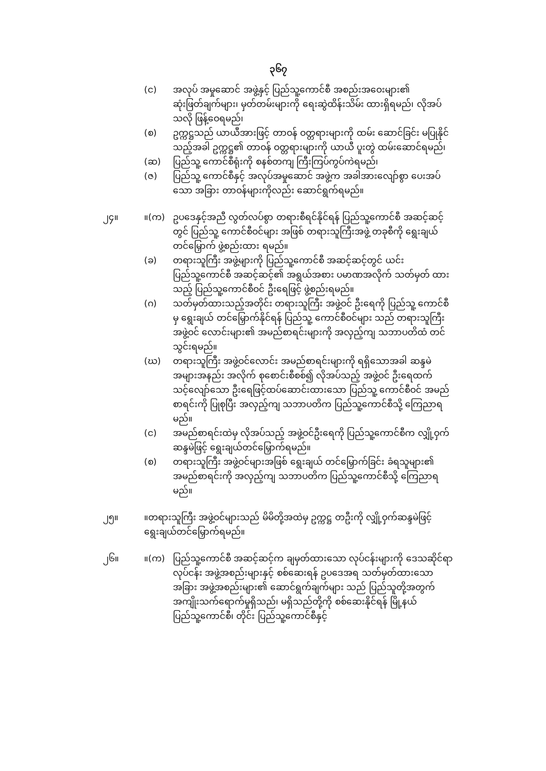၃၆၇
(င) အလုပ် အမှုဆောင် အဖွဲ့နှင့် ပြည်သူ့ကောင်စီ အစည်းအဝေးများ၏ ဆုံးဖြတ်ချက်များ၊ မှတ်တမ်းများကို ရေးဆွဲထိန်းသိမ်း ထားရှိရမည်၊ လိုအပ်သလို ဖြန့်ဝေရမည်၊
(စ) ဥက္ကဋ္ဌသည် ယာယီအားဖြင့် တာဝန် ဝတ္တရားများကို ထမ်း ဆောင်ခြင်း မပြုနိုင်သည့်အခါ ဥက္ကဋ္ဌ၏ တာဝန် ဝတ္တရားများကို ယာယီ ပူးတွဲ ထမ်းဆောင်ရမည်၊
(ဆ) ပြည်သူ့ ကောင်စီရုံးကို စနစ်တကျ ကြီးကြပ်ကွပ်ကဲရမည်၊
(ဇ) ပြည်သူ့ ကောင်စီနှင့် အလုပ်အမှုဆောင် အဖွဲ့က အခါအားလျော်စွာ ပေးအပ်သော အခြား တာဝန်များကိုလည်း ဆောင်ရွက်ရမည်။
၂၄။ ။(က) ဥပဒေနှင့်အညီ လွတ်လပ်စွာ တရားစီရင်နိုင်ရန် ပြည်သူ့ကောင်စီ အဆင့်ဆင့်တွင် ပြည်သူ့ ကောင်စီဝင်များ အဖြစ် တရားသူကြီးအဖွဲ့ တခုစီကို ရွေးချယ်တင်မြှောက် ဖွဲ့စည်းထား ရမည်။
(ခ) တရားသူကြီး အဖွဲ့များကို ပြည်သူ့ကောင်စီ အဆင့်ဆင့်တွင် ယင်း ပြည်သူ့ကောင်စီ အဆင့်ဆင့်၏ အရွယ်အစား ပမာဏအလိုက် သတ်မှတ် ထားသည့် ပြည်သူ့ကောင်စီဝင် ဦးရေဖြင့် ဖွဲ့စည်းရမည်။
(ဂ) သတ်မှတ်ထားသည့်အတိုင်း တရားသူကြီး အဖွဲ့ဝင် ဦးရေကို ပြည်သူ့ ကောင်စီမှ ရွေးချယ် တင်မြှောက်နိုင်ရန် ပြည်သူ့ ကောင်စီဝင်များ သည် တရားသူကြီး အဖွဲ့ဝင် လောင်းများ၏ အမည်စာရင်းများကို အလှည့်ကျ သဘာပတိထံ တင်သွင်းရမည်။
(ဃ) တရားသူကြီး အဖွဲ့ဝင်လောင်း အမည်စာရင်းများကို ရရှိသောအခါ ဆန္ဒမဲ အများအနည်း အလိုက် စုစောင်းစီစစ်၍ လိုအပ်သည့် အဖွဲ့ဝင် ဦးရေထက် သင့်လျော်သော ဦးရေဖြင့်ထပ်ဆောင်းထားသော ပြည်သူ့ ကောင်စီဝင် အမည်စာရင်းကို ပြုစုပြီး အလှည့်ကျ သဘာပတိက ပြည်သူ့ကောင်စီသို့ ကြေညာရမည်။
(င) အမည်စာရင်းထဲမှ လိုအပ်သည့် အဖွဲ့ဝင်ဦးရေကို ပြည်သူ့ကောင်စီက လျှို့ဝှက် ဆန္ဒမဲဖြင့် ရွေးချယ်တင်မြှောက်ရမည်။
(စ) တရားသူကြီး အဖွဲ့ဝင်များအဖြစ် ရွေးချယ် တင်မြှောက်ခြင်း ခံရသူများ၏ အမည်စာရင်းကို အလှည့်ကျ သဘာပတိက ပြည်သူ့ကောင်စီသို့ ကြေညာရမည်။
၂၅။ ။တရားသူကြီး အဖွဲ့ဝင်များသည် မိမိတို့အထဲမှ ဥက္ကဋ္ဌ တဦးကို လျှို့ဝှက်ဆန္ဒမဲဖြင့် ရွေးချယ်တင်မြှောက်ရမည်။
၂၆။ ။(က) ပြည်သူ့ကောင်စီ အဆင့်ဆင့်က ချမှတ်ထားသော လုပ်ငန်းများကို ဒေသဆိုင်ရာ လုပ်ငန်း အဖွဲ့အစည်းများနှင့် စစ်ဆေးရန် ဥပဒေအရ သတ်မှတ်ထားသော အခြား အဖွဲ့အစည်းများ၏ ဆောင်ရွက်ချက်များ သည် ပြည်သူတို့အတွက် အကျိုးသက်ရောက်မှုရှိသည်၊ မရှိသည်တို့ကို စစ်ဆေးနိုင်ရန် မြို့နယ်ပြည်သူ့ကောင်စီ၊ တိုင်း ပြည်သူ့ကောင်စီနှင့်